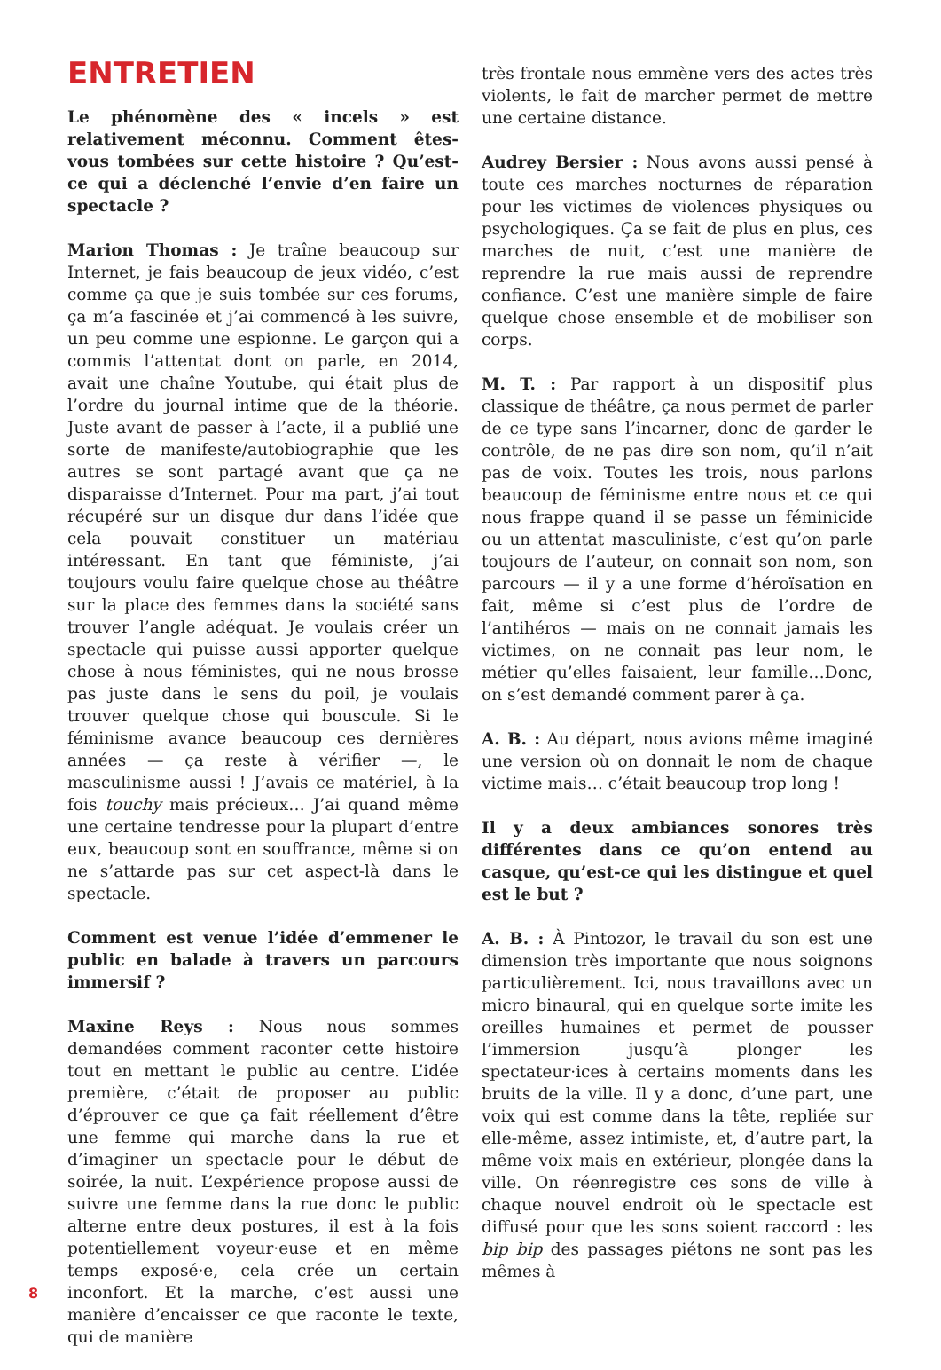ENTRETIEN
Le phénomène des « incels » est relativement méconnu. Comment êtes-vous tombées sur cette histoire ? Qu’est-ce qui a déclenché l’envie d’en faire un spectacle ?
Marion Thomas : Je traîne beaucoup sur Internet, je fais beaucoup de jeux vidéo, c’est comme ça que je suis tombée sur ces forums, ça m’a fascinée et j’ai commencé à les suivre, un peu comme une espionne. Le garçon qui a commis l’attentat dont on parle, en 2014, avait une chaîne Youtube, qui était plus de l’ordre du journal intime que de la théorie. Juste avant de passer à l’acte, il a publié une sorte de manifeste/autobiographie que les autres se sont partagé avant que ça ne disparaisse d’Internet. Pour ma part, j’ai tout récupéré sur un disque dur dans l’idée que cela pouvait constituer un matériau intéressant. En tant que féministe, j’ai toujours voulu faire quelque chose au théâtre sur la place des femmes dans la société sans trouver l’angle adéquat. Je voulais créer un spectacle qui puisse aussi apporter quelque chose à nous féministes, qui ne nous brosse pas juste dans le sens du poil, je voulais trouver quelque chose qui bouscule. Si le féminisme avance beaucoup ces dernières années — ça reste à vérifier —, le masculinisme aussi ! J’avais ce matériel, à la fois touchy mais précieux… J’ai quand même une certaine tendresse pour la plupart d’entre eux, beaucoup sont en souffrance, même si on ne s’attarde pas sur cet aspect-là dans le spectacle.
Comment est venue l’idée d’emmener le public en balade à travers un parcours immersif ?
Maxine Reys : Nous nous sommes demandées comment raconter cette histoire tout en mettant le public au centre. L’idée première, c’était de proposer au public d’éprouver ce que ça fait réellement d’être une femme qui marche dans la rue et d’imaginer un spectacle pour le début de soirée, la nuit. L’expérience propose aussi de suivre une femme dans la rue donc le public alterne entre deux postures, il est à la fois potentiellement voyeur·euse et en même temps exposé·e, cela crée un certain inconfort. Et la marche, c’est aussi une manière d’encaisser ce que raconte le texte, qui de manière
très frontale nous emmène vers des actes très violents, le fait de marcher permet de mettre une certaine distance.
Audrey Bersier : Nous avons aussi pensé à toute ces marches nocturnes de réparation pour les victimes de violences physiques ou psychologiques. Ça se fait de plus en plus, ces marches de nuit, c’est une manière de reprendre la rue mais aussi de reprendre confiance. C’est une manière simple de faire quelque chose ensemble et de mobiliser son corps.
M. T. : Par rapport à un dispositif plus classique de théâtre, ça nous permet de parler de ce type sans l’incarner, donc de garder le contrôle, de ne pas dire son nom, qu’il n’ait pas de voix. Toutes les trois, nous parlons beaucoup de féminisme entre nous et ce qui nous frappe quand il se passe un féminicide ou un attentat masculiniste, c’est qu’on parle toujours de l’auteur, on connait son nom, son parcours — il y a une forme d’héroïsation en fait, même si c’est plus de l’ordre de l’antihéros — mais on ne connait jamais les victimes, on ne connait pas leur nom, le métier qu’elles faisaient, leur famille…Donc, on s’est demandé comment parer à ça.
A. B. : Au départ, nous avions même imaginé une version où on donnait le nom de chaque victime mais… c’était beaucoup trop long !
Il y a deux ambiances sonores très différentes dans ce qu’on entend au casque, qu’est-ce qui les distingue et quel est le but ?
A. B. : À Pintozor, le travail du son est une dimension très importante que nous soignons particulièrement. Ici, nous travaillons avec un micro binaural, qui en quelque sorte imite les oreilles humaines et permet de pousser l’immersion jusqu’à plonger les spectateur·ices à certains moments dans les bruits de la ville. Il y a donc, d’une part, une voix qui est comme dans la tête, repliée sur elle-même, assez intimiste, et, d’autre part, la même voix mais en extérieur, plongée dans la ville. On réenregistre ces sons de ville à chaque nouvel endroit où le spectacle est diffusé pour que les sons soient raccord : les bip bip des passages piétons ne sont pas les mêmes à
8